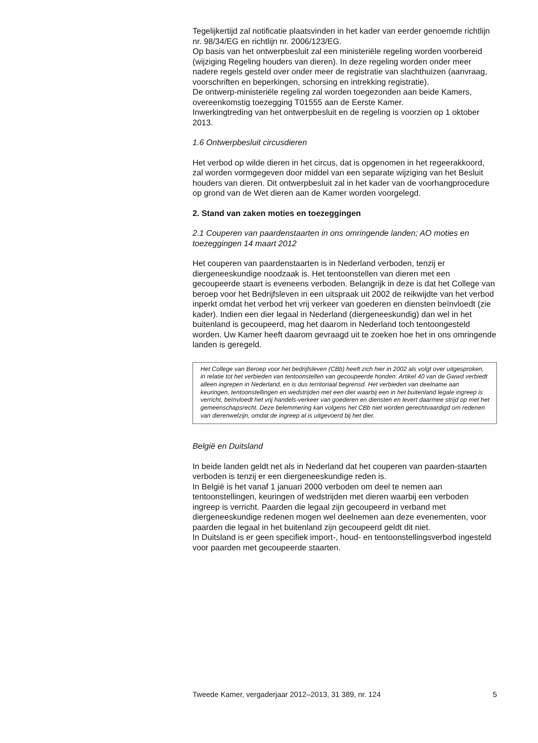Tegelijkertijd zal notificatie plaatsvinden in het kader van eerder genoemde richtlijn nr. 98/34/EG en richtlijn nr. 2006/123/EG.
Op basis van het ontwerpbesluit zal een ministeriële regeling worden voorbereid (wijziging Regeling houders van dieren). In deze regeling worden onder meer nadere regels gesteld over onder meer de registratie van slachthuizen (aanvraag, voorschriften en beperkingen, schorsing en intrekking registratie).
De ontwerp-ministeriële regeling zal worden toegezonden aan beide Kamers, overeenkomstig toezegging T01555 aan de Eerste Kamer.
Inwerkingtreding van het ontwerpbesluit en de regeling is voorzien op 1 oktober 2013.
1.6 Ontwerpbesluit circusdieren
Het verbod op wilde dieren in het circus, dat is opgenomen in het regeerakkoord, zal worden vormgegeven door middel van een separate wijziging van het Besluit houders van dieren. Dit ontwerpbesluit zal in het kader van de voorhangprocedure op grond van de Wet dieren aan de Kamer worden voorgelegd.
2. Stand van zaken moties en toezeggingen
2.1 Couperen van paardenstaarten in ons omringende landen; AO moties en toezeggingen 14 maart 2012
Het couperen van paardenstaarten is in Nederland verboden, tenzij er diergeneeskundige noodzaak is. Het tentoonstellen van dieren met een gecoupeerde staart is eveneens verboden. Belangrijk in deze is dat het College van beroep voor het Bedrijfsleven in een uitspraak uit 2002 de reikwijdte van het verbod inperkt omdat het verbod het vrij verkeer van goederen en diensten beïnvloedt (zie kader). Indien een dier legaal in Nederland (diergeneeskundig) dan wel in het buitenland is gecoupeerd, mag het daarom in Nederland toch tentoongesteld worden. Uw Kamer heeft daarom gevraagd uit te zoeken hoe het in ons omringende landen is geregeld.
Het College van Beroep voor het bedrijfsleven (CBb) heeft zich hier in 2002 als volgt over uitgesproken, in relatie tot het verbieden van tentoonstellen van gecoupeerde honden: Artikel 40 van de Gwwd verbiedt alleen ingrepen in Nederland, en is dus territoriaal begrensd. Het verbieden van deelname aan keuringen, tentoonstellingen en wedstrijden met een dier waarbij een in het buitenland legale ingreep is verricht, beïnvloedt het vrij handels-verkeer van goederen en diensten en levert daarmee strijd op met het gemeenschapsrecht. Deze belemmering kan volgens het CBb niet worden gerechtvaardigd om redenen van dierenwelzijn, omdat de ingreep al is uitgevoerd bij het dier.
België en Duitsland
In beide landen geldt net als in Nederland dat het couperen van paarden-staarten verboden is tenzij er een diergeneeskundige reden is.
In België is het vanaf 1 januari 2000 verboden om deel te nemen aan tentoonstellingen, keuringen of wedstrijden met dieren waarbij een verboden ingreep is verricht. Paarden die legaal zijn gecoupeerd in verband met diergeneeskundige redenen mogen wel deelnemen aan deze evenementen, voor paarden die legaal in het buitenland zijn gecoupeerd geldt dit niet.
In Duitsland is er geen specifiek import-, houd- en tentoonstellingsverbod ingesteld voor paarden met gecoupeerde staarten.
Tweede Kamer, vergaderjaar 2012–2013, 31 389, nr. 124 5